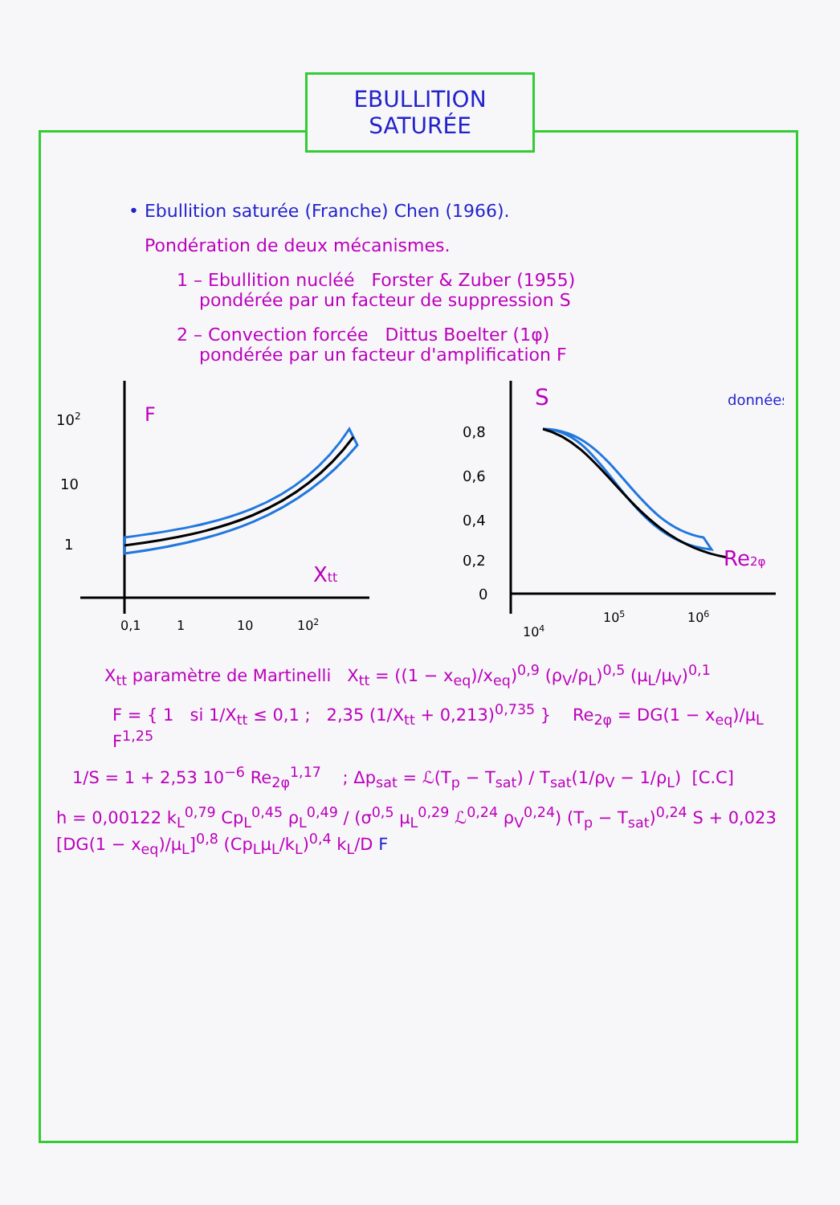EBULLITION
SATURÉE
• Ebullition saturée (Franche) Chen (1966).
Pondération de deux mécanismes.
1 – Ebullition nucléé Forster & Zuber (1955)
pondérée par un facteur de suppression S
2 – Convection forcée Dittus Boelter (1φ)
pondérée par un facteur d'amplification F
102
F
10
1
Xtt
0,1
1
10
102
S
données
0,8
0,6
0,4
0,2
0
Re2φ
104
105
106
X<sub>tt</sub> paramètre de Martinelli X<sub>tt</sub> = ((1 − x<sub>eq</sub>)/x<sub>eq</sub>)<sup>0,9</sup> (ρ<sub>V</sub>/ρ<sub>L</sub>)<sup>0,5</sup> (μ<sub>L</sub>/μ<sub>V</sub>)<sup>0,1</sup>
F = { 1 si 1/X<sub>tt</sub> ≤ 0,1 ; 2,35 (1/X<sub>tt</sub> + 0,213)<sup>0,735</sup> } Re<sub>2φ</sub> = DG(1 − x<sub>eq</sub>)/μ<sub>L</sub> F<sup>1,25</sup>
1/S = 1 + 2,53 10<sup>−6</sup> Re<sub>2φ</sub><sup>1,17</sup> ; Δp<sub>sat</sub> = ℒ(T<sub>p</sub> − T<sub>sat</sub>) / T<sub>sat</sub>(1/ρ<sub>V</sub> − 1/ρ<sub>L</sub>) [C.C]
h = 0,00122 k<sub>L</sub><sup>0,79</sup> Cp<sub>L</sub><sup>0,45</sup> ρ<sub>L</sub><sup>0,49</sup> / (σ<sup>0,5</sup> μ<sub>L</sub><sup>0,29</sup> ℒ<sup>0,24</sup> ρ<sub>V</sub><sup>0,24</sup>) (T<sub>p</sub> − T<sub>sat</sub>)<sup>0,24</sup> S + 0,023 [DG(1 − x<sub>eq</sub>)/μ<sub>L</sub>]<sup>0,8</sup> (Cp<sub>L</sub>μ<sub>L</sub>/k<sub>L</sub>)<sup>0,4</sup> k<sub>L</sub>/D F